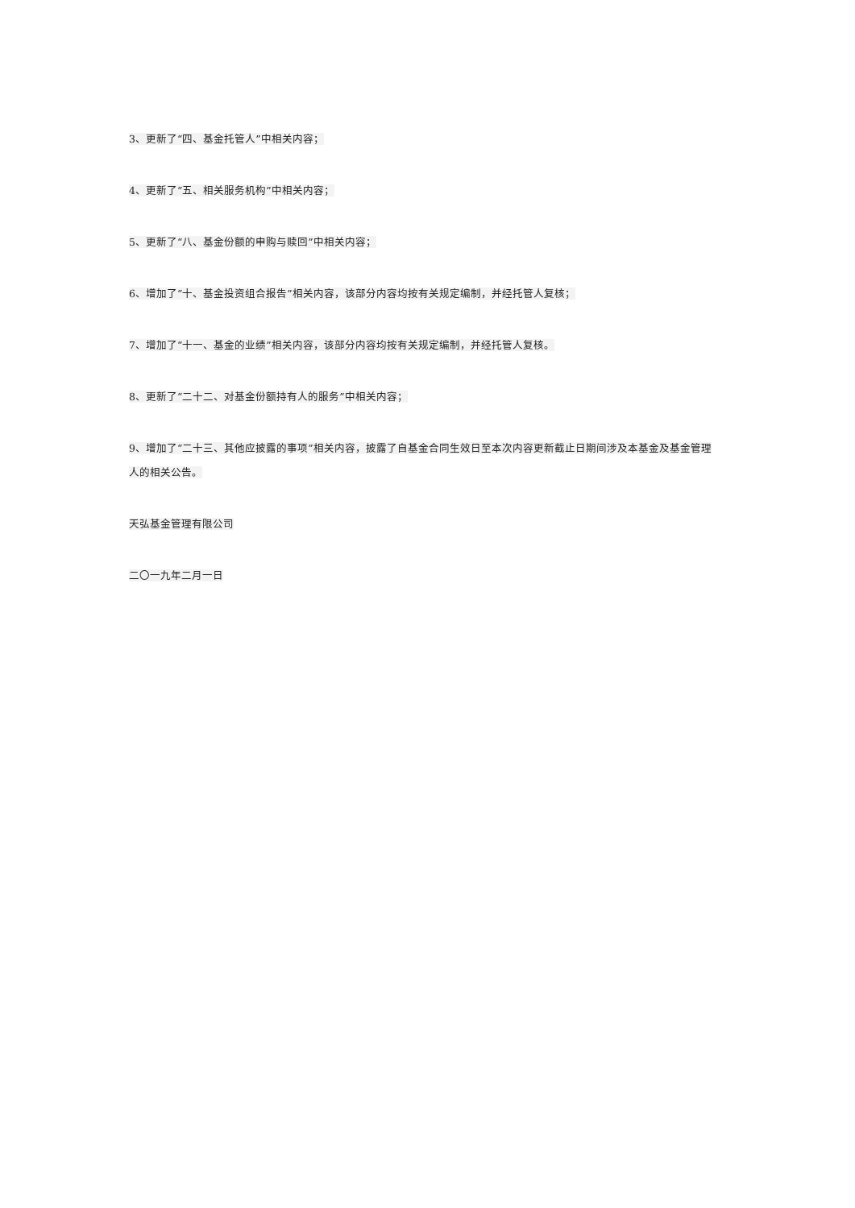3、更新了“四、基金托管人”中相关内容；
4、更新了“五、相关服务机构”中相关内容；
5、更新了“八、基金份额的申购与赎回”中相关内容；
6、增加了“十、基金投资组合报告”相关内容，该部分内容均按有关规定编制，并经托管人复核；
7、增加了“十一、基金的业绩”相关内容，该部分内容均按有关规定编制，并经托管人复核。
8、更新了“二十二、对基金份额持有人的服务”中相关内容；
9、增加了“二十三、其他应披露的事项”相关内容，披露了自基金合同生效日至本次内容更新截止日期间涉及本基金及基金管理人的相关公告。
天弘基金管理有限公司
二〇一九年二月一日